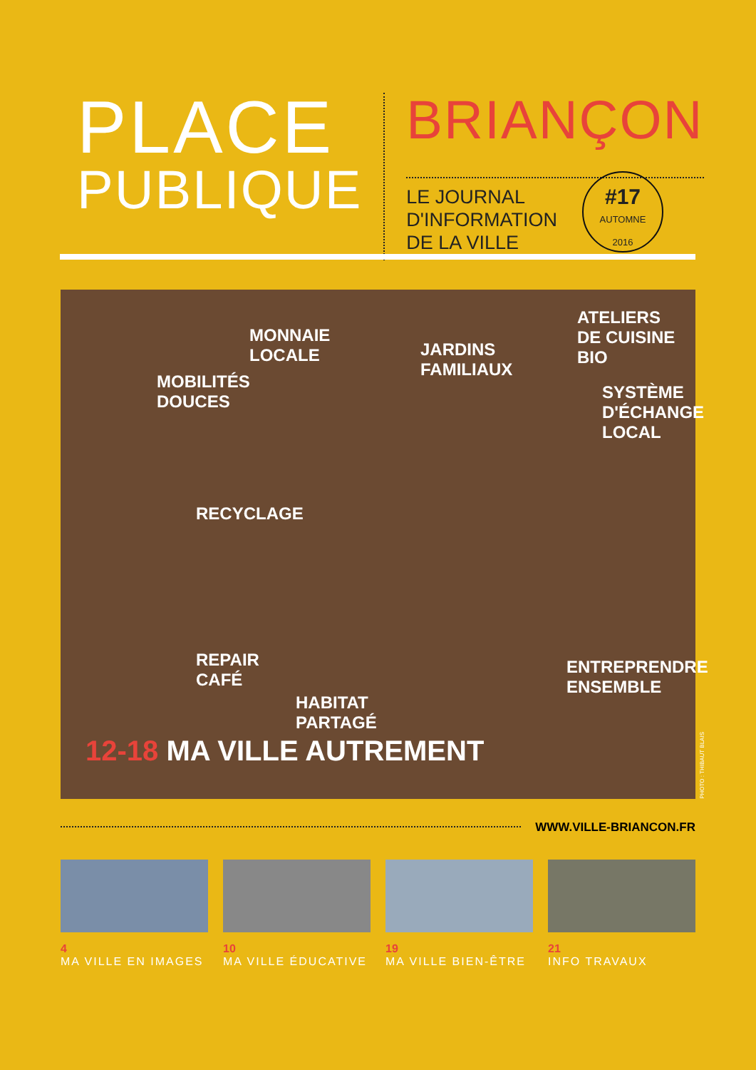PLACE
PUBLIQUE
BRIANÇON
LE JOURNAL
D'INFORMATION
DE LA VILLE
#17
AUTOMNE
2016
MOBILITÉS
DOUCES
MONNAIE
LOCALE
JARDINS
FAMILIAUX
ATELIERS
DE CUISINE
BIO
SYSTÈME
D'ÉCHANGE
LOCAL
RECYCLAGE
REPAIR
CAFÉ
HABITAT
PARTAGÉ
ENTREPRENDRE
ENSEMBLE
12-18 MA VILLE AUTREMENT
PHOTO : THIBAUT BLAIS
WWW.VILLE-BRIANCON.FR
4
MA VILLE EN IMAGES
10
MA VILLE ÉDUCATIVE
19
MA VILLE BIEN-ÊTRE
21
INFO TRAVAUX